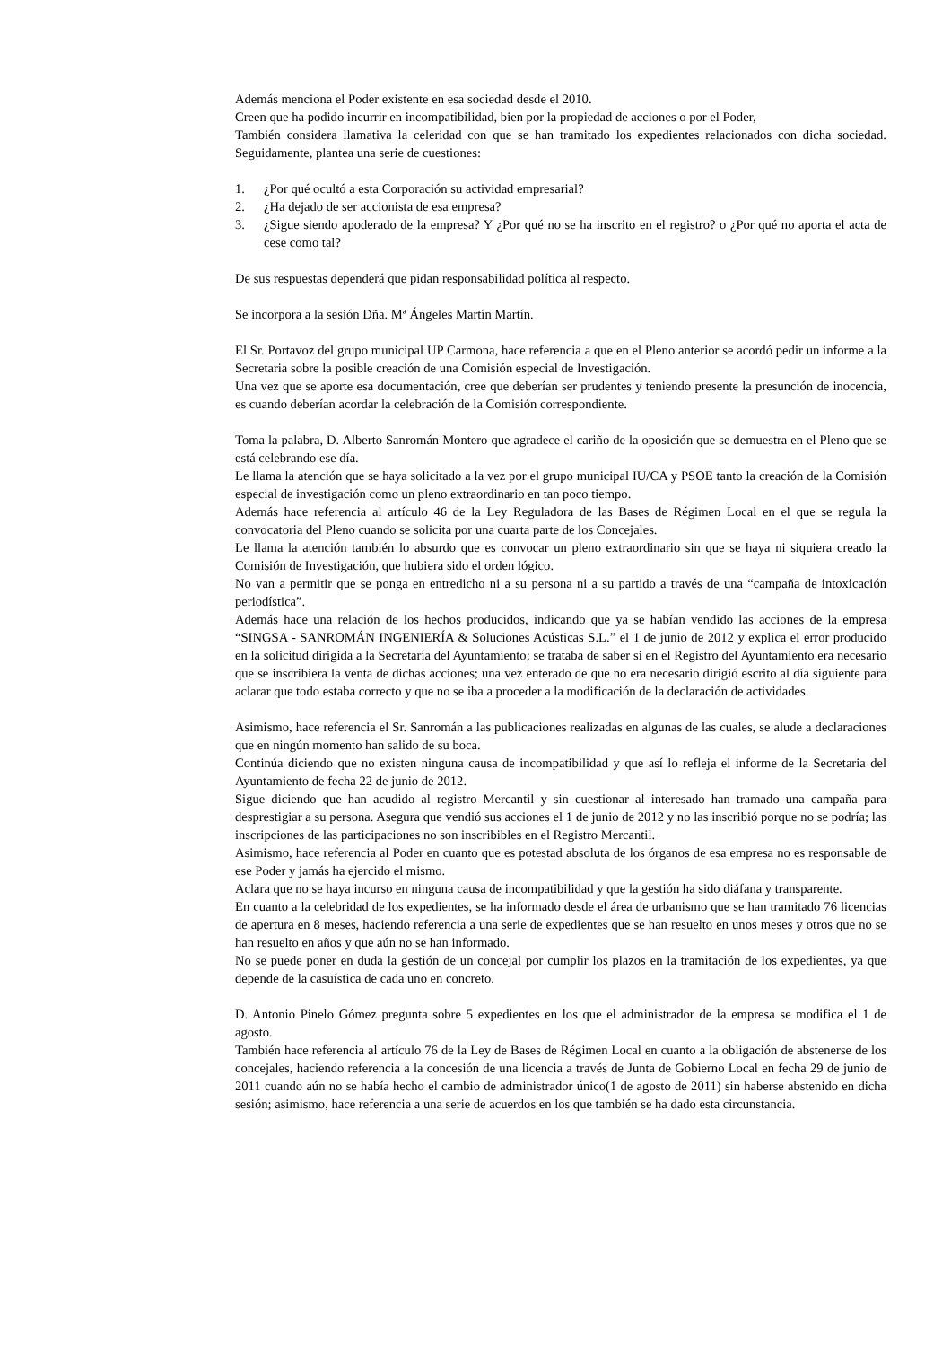Además menciona el Poder existente en esa sociedad desde el 2010.
Creen que ha podido incurrir en incompatibilidad, bien por la propiedad de acciones o por el Poder,
También considera llamativa la celeridad con que se han tramitado los expedientes relacionados con dicha sociedad. Seguidamente, plantea una serie de cuestiones:
1. ¿Por qué ocultó a esta Corporación su actividad empresarial?
2. ¿Ha dejado de ser accionista de esa empresa?
3. ¿Sigue siendo apoderado de la empresa? Y ¿Por qué no se ha inscrito en el registro? o ¿Por qué no aporta el acta de cese como tal?
De sus respuestas dependerá que pidan responsabilidad política al respecto.
Se incorpora a la sesión Dña. Mª Ángeles Martín Martín.
El Sr. Portavoz del grupo municipal UP Carmona, hace referencia a que en el Pleno anterior se acordó pedir un informe a la Secretaria sobre la posible creación de una Comisión especial de Investigación.
Una vez que se aporte esa documentación, cree que deberían ser prudentes y teniendo presente la presunción de inocencia, es cuando deberían acordar la celebración de la Comisión correspondiente.
Toma la palabra, D. Alberto Sanromán Montero que agradece el cariño de la oposición que se demuestra en el Pleno que se está celebrando ese día.
Le llama la atención que se haya solicitado a la vez por el grupo municipal IU/CA y PSOE tanto la creación de la Comisión especial de investigación como un pleno extraordinario en tan poco tiempo.
Además hace referencia al artículo 46 de la Ley Reguladora de las Bases de Régimen Local en el que se regula la convocatoria del Pleno cuando se solicita por una cuarta parte de los Concejales.
Le llama la atención también lo absurdo que es convocar un pleno extraordinario sin que se haya ni siquiera creado la Comisión de Investigación, que hubiera sido el orden lógico.
No van a permitir que se ponga en entredicho ni a su persona ni a su partido a través de una “campaña de intoxicación periodística”.
Además hace una relación de los hechos producidos, indicando que ya se habían vendido las acciones de la empresa “SINGSA - SANROMÁN INGENIERÍA & Soluciones Acústicas S.L.” el 1 de junio de 2012 y explica el error producido en la solicitud dirigida a la Secretaría del Ayuntamiento; se trataba de saber si en el Registro del Ayuntamiento era necesario que se inscribiera la venta de dichas acciones; una vez enterado de que no era necesario dirigió escrito al día siguiente para aclarar que todo estaba correcto y que no se iba a proceder a la modificación de la declaración de actividades.
Asimismo, hace referencia el Sr. Sanromán a las publicaciones realizadas en algunas de las cuales, se alude a declaraciones que en ningún momento han salido de su boca.
Continúa diciendo que no existen ninguna causa de incompatibilidad y que así lo refleja el informe de la Secretaria del Ayuntamiento de fecha 22 de junio de 2012.
Sigue diciendo que han acudido al registro Mercantil y sin cuestionar al interesado han tramado una campaña para desprestigiar a su persona. Asegura que vendió sus acciones el 1 de junio de 2012 y no las inscribió porque no se podría; las inscripciones de las participaciones no son inscribibles en el Registro Mercantil.
Asimismo, hace referencia al Poder en cuanto que es potestad absoluta de los órganos de esa empresa no es responsable de ese Poder y jamás ha ejercido el mismo.
Aclara que no se haya incurso en ninguna causa de incompatibilidad y que la gestión ha sido diáfana y transparente.
En cuanto a la celebridad de los expedientes, se ha informado desde el área de urbanismo que se han tramitado 76 licencias de apertura en 8 meses, haciendo referencia a una serie de expedientes que se han resuelto en unos meses y otros que no se han resuelto en años y que aún no se han informado.
No se puede poner en duda la gestión de un concejal por cumplir los plazos en la tramitación de los expedientes, ya que depende de la casuística de cada uno en concreto.
D. Antonio Pinelo Gómez pregunta sobre 5 expedientes en los que el administrador de la empresa se modifica el 1 de agosto.
También hace referencia al artículo 76 de la Ley de Bases de Régimen Local en cuanto a la obligación de abstenerse de los concejales, haciendo referencia a la concesión de una licencia a través de Junta de Gobierno Local en fecha 29 de junio de 2011 cuando aún no se había hecho el cambio de administrador único(1 de agosto de 2011) sin haberse abstenido en dicha sesión; asimismo, hace referencia a una serie de acuerdos en los que también se ha dado esta circunstancia.